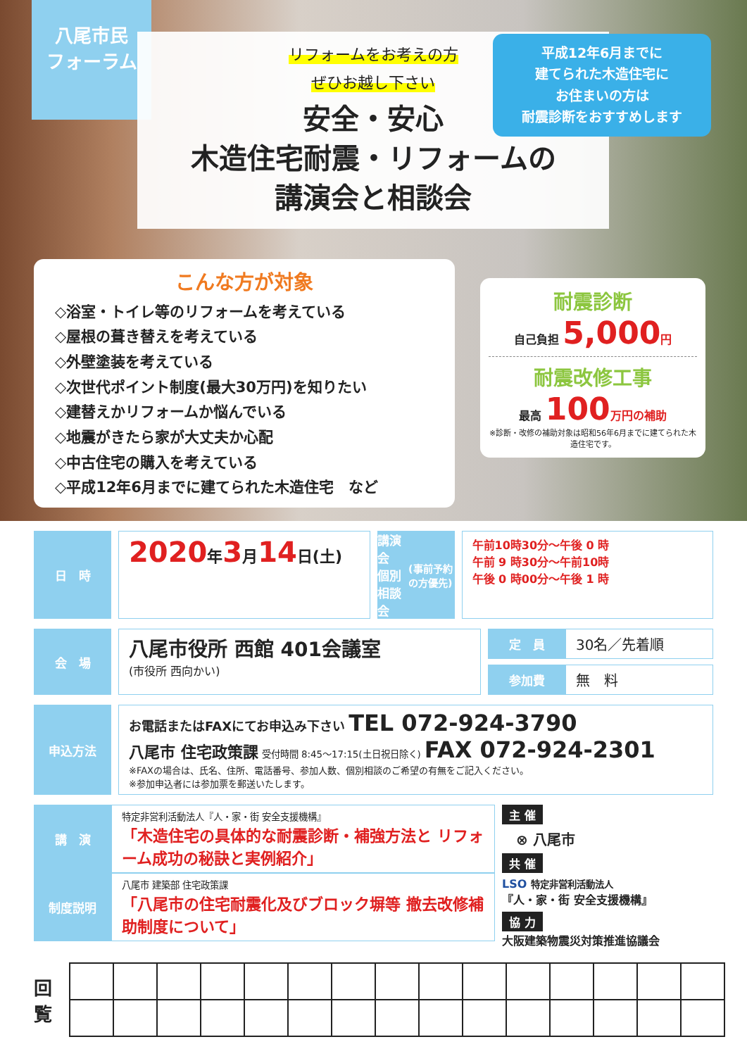八尾市民
フォーラム
リフォームをお考えの方
ぜひお越し下さい
安全・安心
木造住宅耐震・リフォームの
講演会と相談会
平成12年6月までに
建てられた木造住宅に
お住まいの方は
耐震診断をおすすめします
こんな方が対象
◇浴室・トイレ等のリフォームを考えている
◇屋根の葺き替えを考えている
◇外壁塗装を考えている
◇次世代ポイント制度(最大30万円)を知りたい
◇建替えかリフォームか悩んでいる
◇地震がきたら家が大丈夫か心配
◇中古住宅の購入を考えている
◇平成12年6月までに建てられた木造住宅　など
耐震診断
自己負担 5,000 円
耐震改修工事
最高 100 万円の補助
※診断・改修の補助対象は昭和56年6月までに建てられた木造住宅です。
日　時
2020年3月14日(土)
講演会
個別相談会
(事前予約の方優先)
午前10時30分～午後 0 時
午前 9 時30分～午前10時
午後 0 時00分～午後 1 時
会　場
八尾市役所 西館 401会議室
(市役所 西向かい)
定　員
30名／先着順
参加費
無　料
申込方法
お電話またはFAXにてお申込み下さい TEL 072-924-3790
八尾市 住宅政策課 受付時間 8:45～17:15(土日祝日除く) FAX 072-924-2301
※FAXの場合は、氏名、住所、電話番号、参加人数、個別相談のご希望の有無をご記入ください。
※参加申込者には参加票を郵送いたします。
講　演
特定非営利活動法人『人・家・街 安全支援機構』
「木造住宅の具体的な耐震診断・補強方法と リフォーム成功の秘訣と実例紹介」
制度説明
八尾市 建築部 住宅政策課
「八尾市の住宅耐震化及びブロック塀等 撤去改修補助制度について」
主 催
⊗ 八尾市
共 催
LSO 特定非営利活動法人
『人・家・街 安全支援機構』
協 力
大阪建築物震災対策推進協議会
回
覧